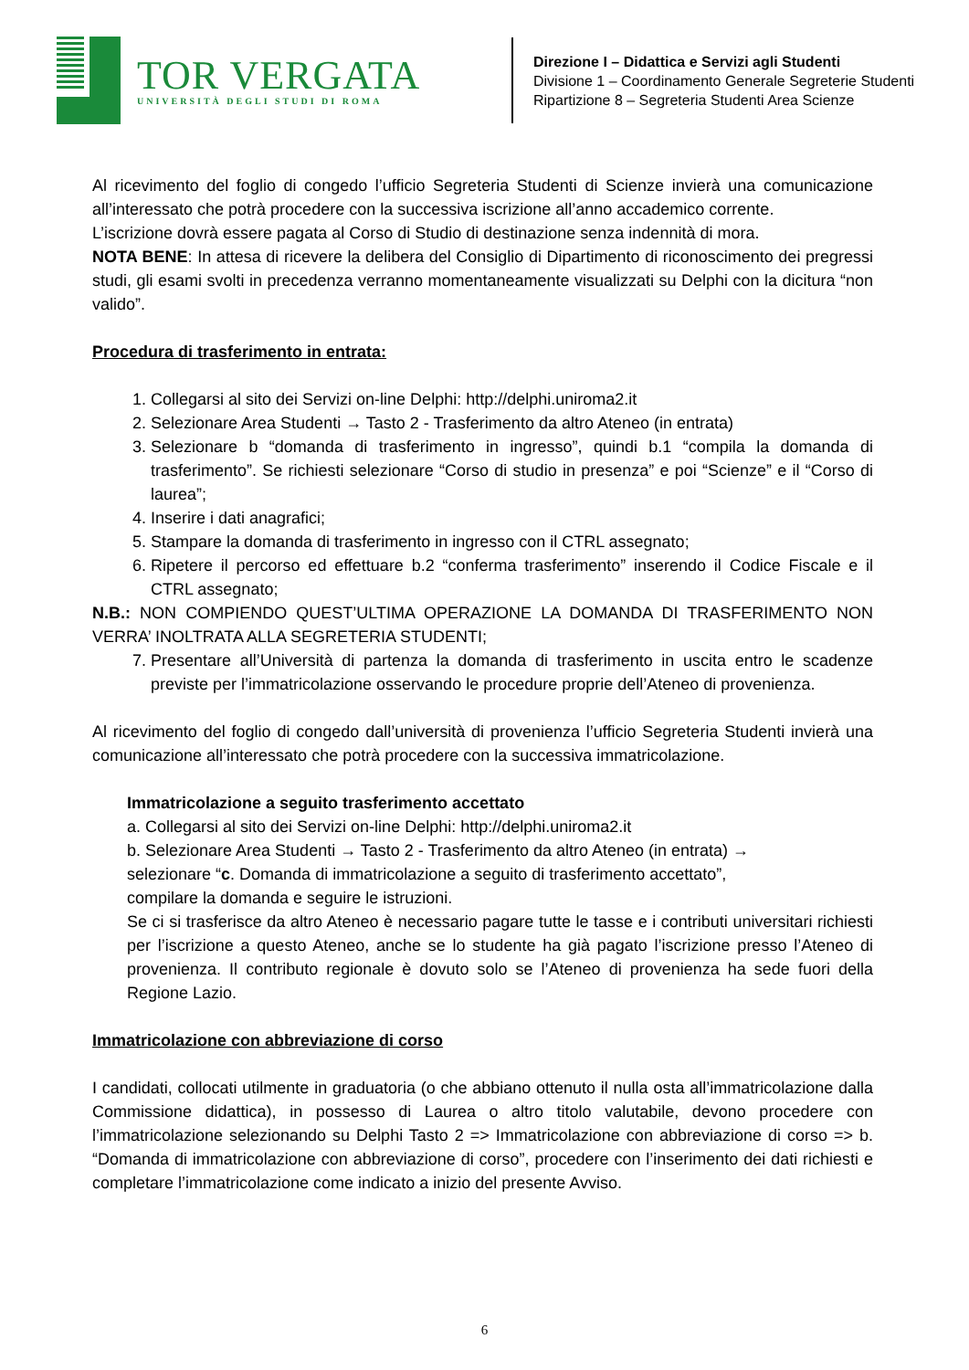TOR VERGATA
UNIVERSITÀ DEGLI STUDI DI ROMA
Direzione I – Didattica e Servizi agli Studenti
Divisione 1 – Coordinamento Generale Segreterie Studenti
Ripartizione 8 – Segreteria Studenti Area Scienze
Al ricevimento del foglio di congedo l’ufficio Segreteria Studenti di Scienze invierà una comunicazione all’interessato che potrà procedere con la successiva iscrizione all’anno accademico corrente.
L’iscrizione dovrà essere pagata al Corso di Studio di destinazione senza indennità di mora.
NOTA BENE: In attesa di ricevere la delibera del Consiglio di Dipartimento di riconoscimento dei pregressi studi, gli esami svolti in precedenza verranno momentaneamente visualizzati su Delphi con la dicitura “non valido”.
Procedura di trasferimento in entrata:
1. Collegarsi al sito dei Servizi on-line Delphi: http://delphi.uniroma2.it
2. Selezionare Area Studenti → Tasto 2 - Trasferimento da altro Ateneo (in entrata)
3. Selezionare b “domanda di trasferimento in ingresso”, quindi b.1 “compila la domanda di trasferimento”. Se richiesti selezionare “Corso di studio in presenza” e poi “Scienze” e il “Corso di laurea”;
4. Inserire i dati anagrafici;
5. Stampare la domanda di trasferimento in ingresso con il CTRL assegnato;
6. Ripetere il percorso ed effettuare b.2 “conferma trasferimento” inserendo il Codice Fiscale e il CTRL assegnato;
N.B.: NON COMPIENDO QUEST’ULTIMA OPERAZIONE LA DOMANDA DI TRASFERIMENTO NON VERRA’ INOLTRATA ALLA SEGRETERIA STUDENTI;
7. Presentare all’Università di partenza la domanda di trasferimento in uscita entro le scadenze previste per l’immatricolazione osservando le procedure proprie dell’Ateneo di provenienza.
Al ricevimento del foglio di congedo dall’università di provenienza l’ufficio Segreteria Studenti invierà una comunicazione all’interessato che potrà procedere con la successiva immatricolazione.
Immatricolazione a seguito trasferimento accettato
a. Collegarsi al sito dei Servizi on-line Delphi: http://delphi.uniroma2.it
b. Selezionare Area Studenti → Tasto 2 - Trasferimento da altro Ateneo (in entrata) →
selezionare “c. Domanda di immatricolazione a seguito di trasferimento accettato”,
compilare la domanda e seguire le istruzioni.
Se ci si trasferisce da altro Ateneo è necessario pagare tutte le tasse e i contributi universitari richiesti per l’iscrizione a questo Ateneo, anche se lo studente ha già pagato l’iscrizione presso l’Ateneo di provenienza. Il contributo regionale è dovuto solo se l’Ateneo di provenienza ha sede fuori della Regione Lazio.
Immatricolazione con abbreviazione di corso
I candidati, collocati utilmente in graduatoria (o che abbiano ottenuto il nulla osta all’immatricolazione dalla Commissione didattica), in possesso di Laurea o altro titolo valutabile, devono procedere con l’immatricolazione selezionando su Delphi Tasto 2 => Immatricolazione con abbreviazione di corso => b. “Domanda di immatricolazione con abbreviazione di corso”, procedere con l’inserimento dei dati richiesti e completare l’immatricolazione come indicato a inizio del presente Avviso.
6